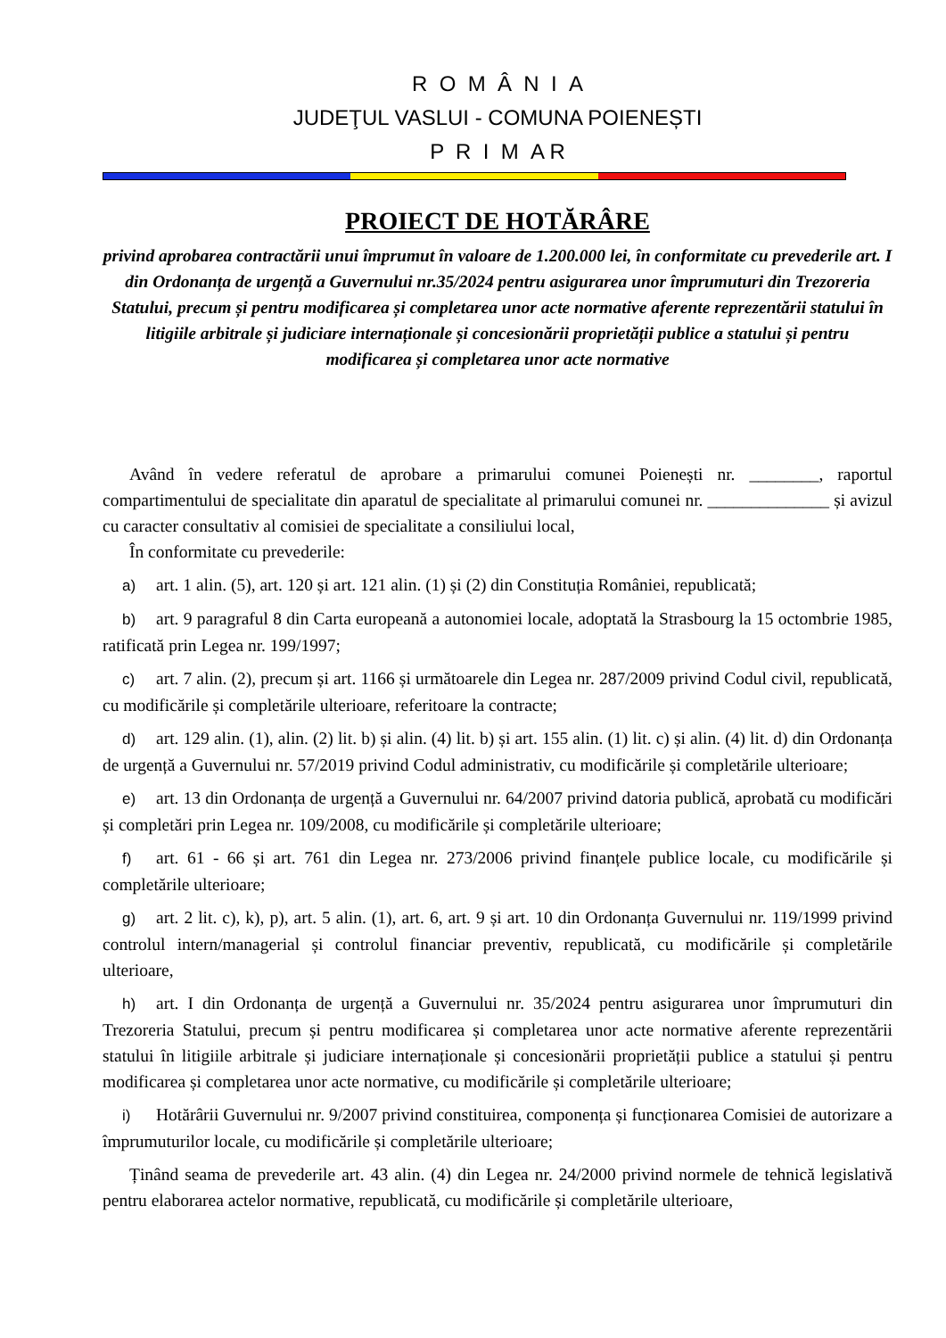R O M Â N I A
JUDEŢUL VASLUI - COMUNA POIENEȘTI
P R I M A R
PROIECT DE HOTĂRÂRE
privind aprobarea contractării unui împrumut în valoare de 1.200.000 lei, în conformitate cu prevederile art. I din Ordonanța de urgență a Guvernului nr.35/2024 pentru asigurarea unor împrumuturi din Trezoreria Statului, precum și pentru modificarea și completarea unor acte normative aferente reprezentării statului în litigiile arbitrale și judiciare internaționale și concesionării proprietății publice a statului și pentru modificarea și completarea unor acte normative
Având în vedere referatul de aprobare a primarului comunei Poienești nr. ________, raportul compartimentului de specialitate din aparatul de specialitate al primarului comunei nr. ______________ și avizul cu caracter consultativ al comisiei de specialitate a consiliului local,
În conformitate cu prevederile:
a) art. 1 alin. (5), art. 120 și art. 121 alin. (1) și (2) din Constituția României, republicată;
b) art. 9 paragraful 8 din Carta europeană a autonomiei locale, adoptată la Strasbourg la 15 octombrie 1985, ratificată prin Legea nr. 199/1997;
c) art. 7 alin. (2), precum și art. 1166 și următoarele din Legea nr. 287/2009 privind Codul civil, republicată, cu modificările și completările ulterioare, referitoare la contracte;
d) art. 129 alin. (1), alin. (2) lit. b) și alin. (4) lit. b) și art. 155 alin. (1) lit. c) și alin. (4) lit. d) din Ordonanța de urgență a Guvernului nr. 57/2019 privind Codul administrativ, cu modificările și completările ulterioare;
e) art. 13 din Ordonanța de urgență a Guvernului nr. 64/2007 privind datoria publică, aprobată cu modificări și completări prin Legea nr. 109/2008, cu modificările și completările ulterioare;
f) art. 61 - 66 și art. 761 din Legea nr. 273/2006 privind finanțele publice locale, cu modificările și completările ulterioare;
g) art. 2 lit. c), k), p), art. 5 alin. (1), art. 6, art. 9 și art. 10 din Ordonanța Guvernului nr. 119/1999 privind controlul intern/managerial și controlul financiar preventiv, republicată, cu modificările și completările ulterioare,
h) art. I din Ordonanța de urgență a Guvernului nr. 35/2024 pentru asigurarea unor împrumuturi din Trezoreria Statului, precum și pentru modificarea și completarea unor acte normative aferente reprezentării statului în litigiile arbitrale și judiciare internaționale și concesionării proprietății publice a statului și pentru modificarea și completarea unor acte normative, cu modificările și completările ulterioare;
i) Hotărârii Guvernului nr. 9/2007 privind constituirea, componența și funcționarea Comisiei de autorizare a împrumuturilor locale, cu modificările și completările ulterioare;
Ținând seama de prevederile art. 43 alin. (4) din Legea nr. 24/2000 privind normele de tehnică legislativă pentru elaborarea actelor normative, republicată, cu modificările și completările ulterioare,